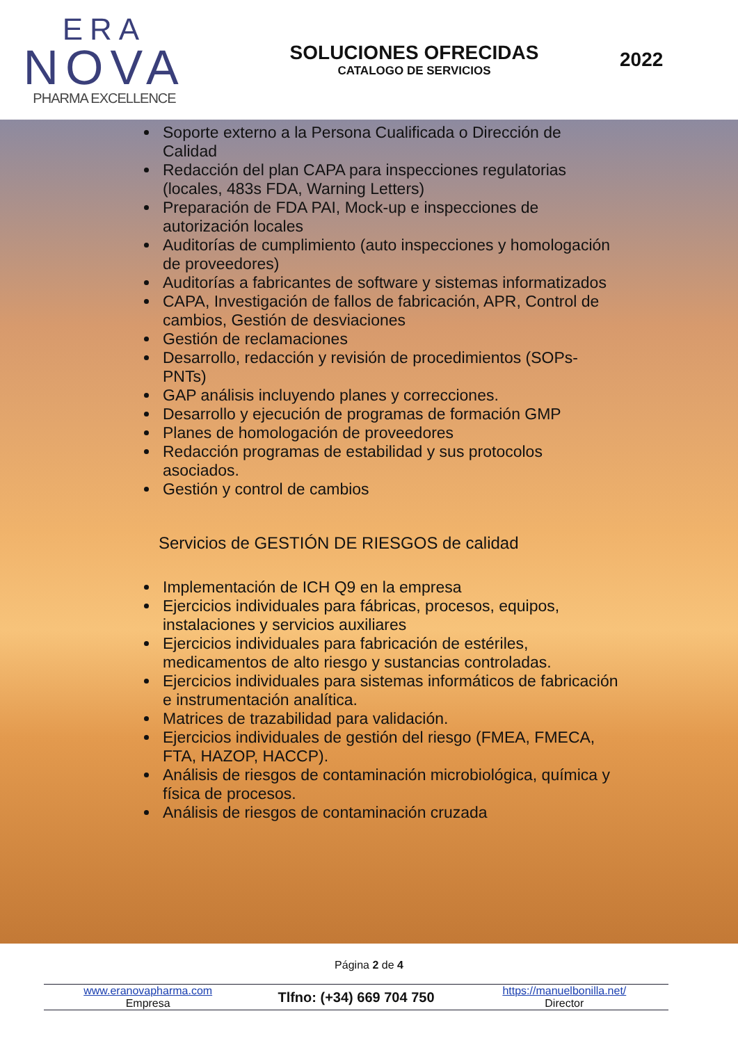ERA
NOVA
PHARMA EXCELLENCE
SOLUCIONES OFRECIDAS
CATALOGO DE SERVICIOS
2022
Soporte externo a la Persona Cualificada o Dirección de Calidad
Redacción del plan CAPA para inspecciones regulatorias (locales, 483s FDA, Warning Letters)
Preparación de FDA PAI, Mock-up e inspecciones de autorización locales
Auditorías de cumplimiento (auto inspecciones y homologación de proveedores)
Auditorías a fabricantes de software y sistemas informatizados
CAPA, Investigación de fallos de fabricación, APR, Control de cambios, Gestión de desviaciones
Gestión de reclamaciones
Desarrollo, redacción y revisión de procedimientos (SOPs-PNTs)
GAP análisis incluyendo planes y correcciones.
Desarrollo y ejecución de programas de formación GMP
Planes de homologación de proveedores
Redacción programas de estabilidad y sus protocolos asociados.
Gestión y control de cambios
Servicios de GESTIÓN DE RIESGOS de calidad
Implementación de ICH Q9 en la empresa
Ejercicios individuales para fábricas, procesos, equipos, instalaciones y servicios auxiliares
Ejercicios individuales para fabricación de estériles, medicamentos de alto riesgo y sustancias controladas.
Ejercicios individuales para sistemas informáticos de fabricación e instrumentación analítica.
Matrices de trazabilidad para validación.
Ejercicios individuales de gestión del riesgo (FMEA, FMECA, FTA, HAZOP, HACCP).
Análisis de riesgos de contaminación microbiológica, química y física de procesos.
Análisis de riesgos de contaminación cruzada
Página 2 de 4
www.eranovapharma.com
Empresa
Tlfno: (+34) 669 704 750
https://manuelbonilla.net/
Director